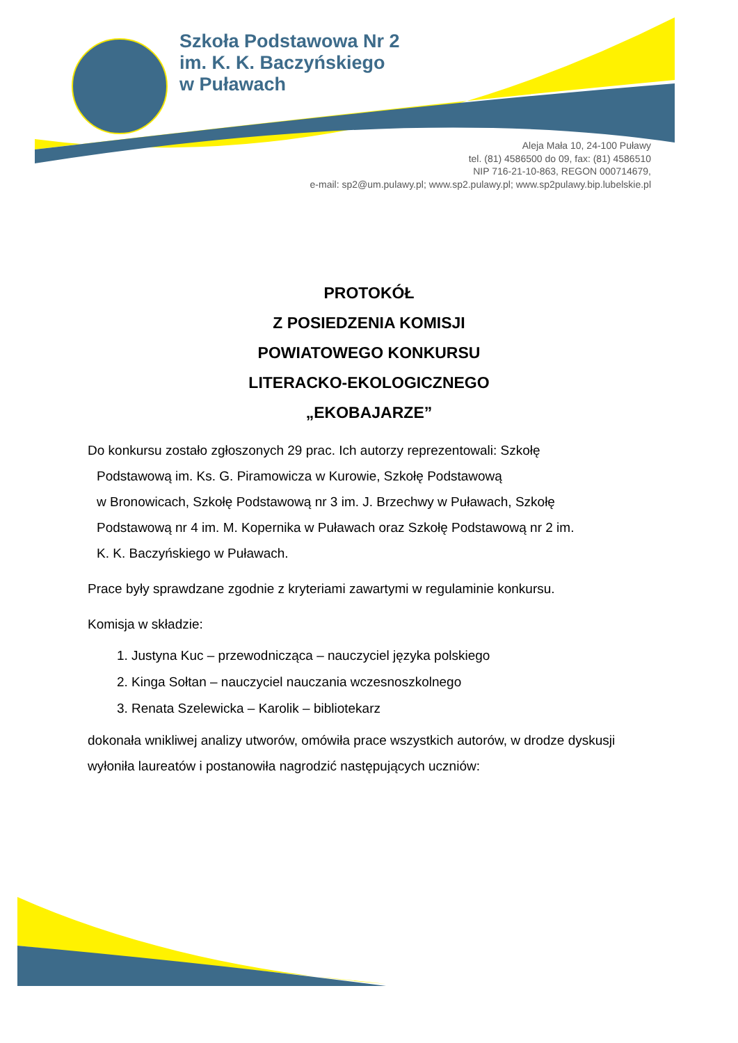Szkoła Podstawowa Nr 2
im. K. K. Baczyńskiego
w Puławach
Aleja Mała 10, 24-100 Puławy
tel. (81) 4586500 do 09, fax: (81) 4586510
NIP 716-21-10-863, REGON 000714679,
e-mail: sp2@um.pulawy.pl; www.sp2.pulawy.pl; www.sp2pulawy.bip.lubelskie.pl
PROTOKÓŁ
Z POSIEDZENIA KOMISJI
POWIATOWEGO KONKURSU
LITERACKO-EKOLOGICZNEGO
„EKOBAJARZE”
Do konkursu zostało zgłoszonych 29 prac. Ich autorzy reprezentowali: Szkołę
Podstawową im. Ks. G. Piramowicza w Kurowie, Szkołę Podstawową
w Bronowicach, Szkołę Podstawową nr 3 im. J. Brzechwy w Puławach, Szkołę
Podstawową nr 4 im. M. Kopernika w Puławach oraz Szkołę Podstawową nr 2 im.
K. K. Baczyńskiego w Puławach.
Prace były sprawdzane zgodnie z kryteriami zawartymi w regulaminie konkursu.
Komisja w składzie:
1. Justyna Kuc – przewodnicząca – nauczyciel języka polskiego
2. Kinga Sołtan – nauczyciel nauczania wczesnoszkolnego
3. Renata Szelewicka – Karolik – bibliotekarz
dokonała wnikliwej analizy utworów, omówiła prace wszystkich autorów, w drodze dyskusji wyłoniła laureatów i postanowiła nagrodzić następujących uczniów: